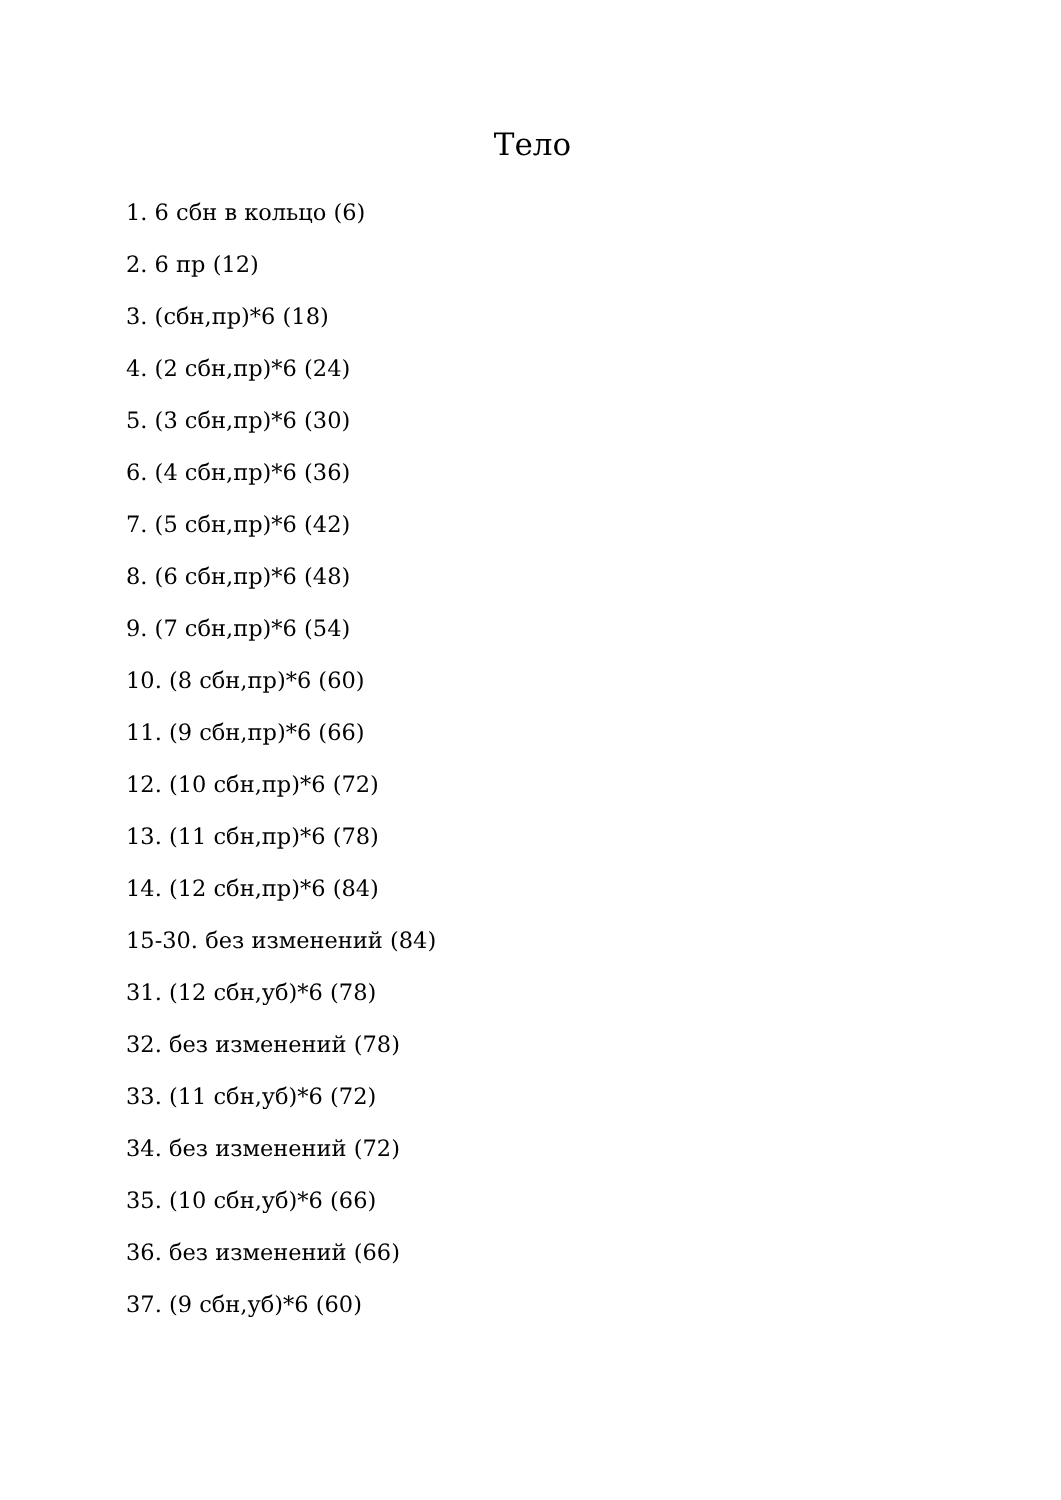Тело
1. 6 сбн в кольцо (6)
2. 6 пр (12)
3. (сбн,пр)*6 (18)
4. (2 сбн,пр)*6 (24)
5. (3 сбн,пр)*6 (30)
6. (4 сбн,пр)*6 (36)
7. (5 сбн,пр)*6 (42)
8. (6 сбн,пр)*6 (48)
9. (7 сбн,пр)*6 (54)
10. (8 сбн,пр)*6 (60)
11. (9 сбн,пр)*6 (66)
12. (10 сбн,пр)*6 (72)
13. (11 сбн,пр)*6 (78)
14. (12 сбн,пр)*6 (84)
15-30. без изменений (84)
31. (12 сбн,уб)*6 (78)
32. без изменений (78)
33. (11 сбн,уб)*6 (72)
34. без изменений (72)
35. (10 сбн,уб)*6 (66)
36. без изменений (66)
37. (9 сбн,уб)*6 (60)